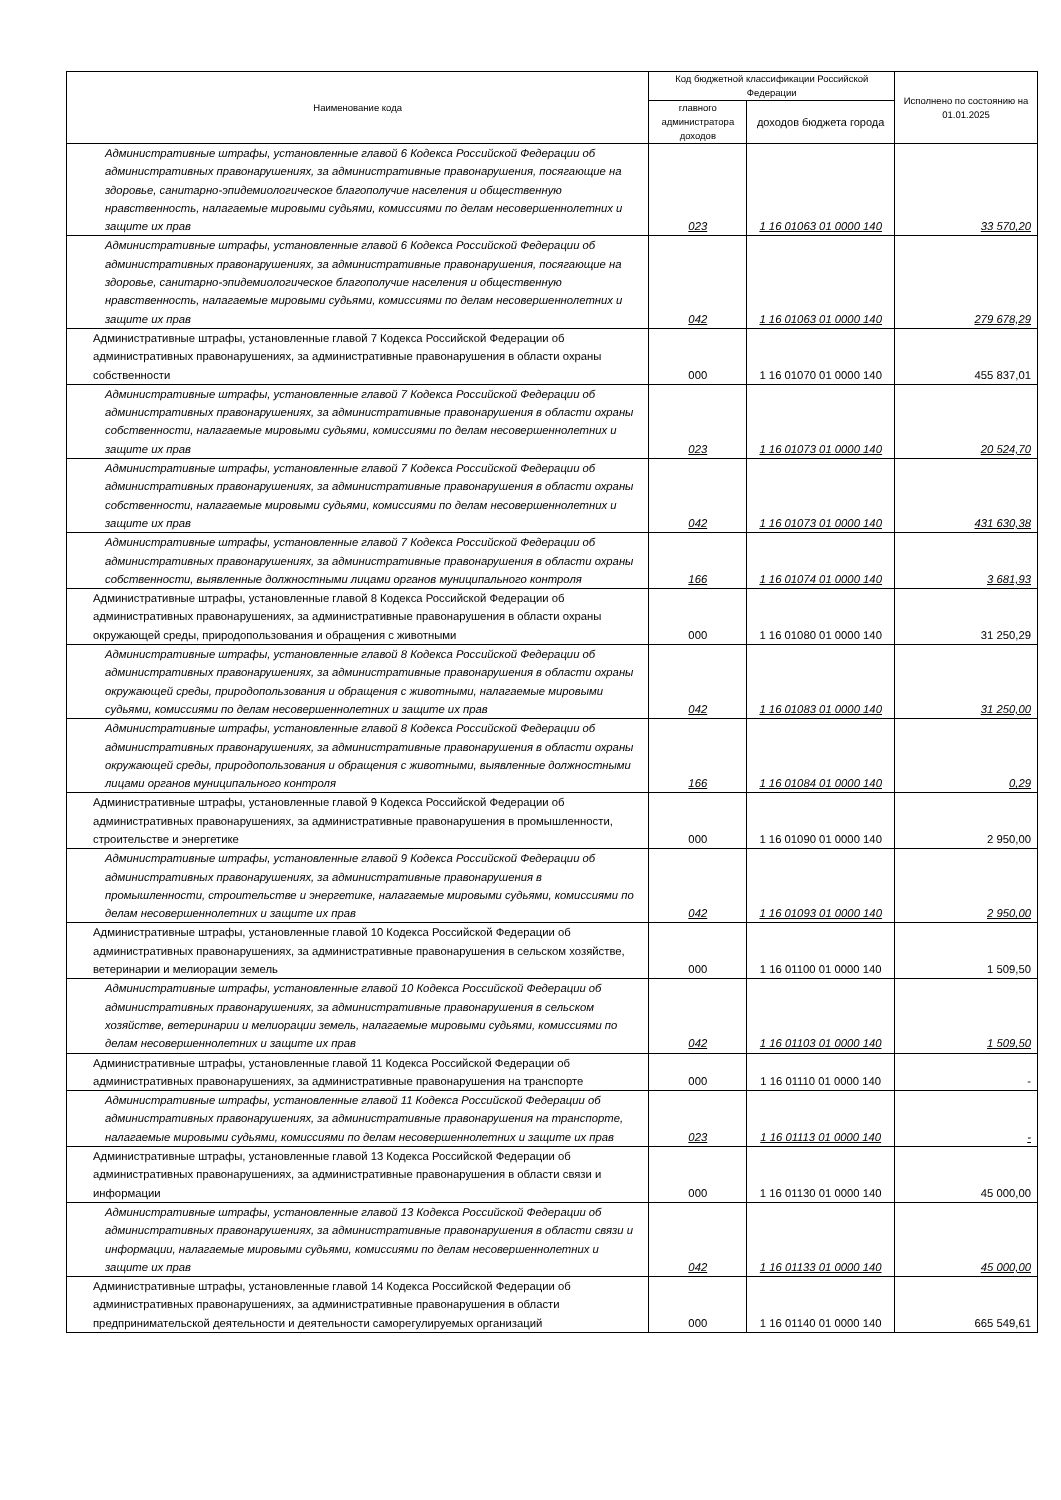| Наименование кода | Код бюджетной классификации Российской Федерации | | Исполнено по состоянию на 01.01.2025 |
| --- | --- | --- | --- |
| | главного администратора доходов | доходов бюджета города | |
| Административные штрафы, установленные главой 6 Кодекса Российской Федерации об административных правонарушениях, за административные правонарушения, посягающие на здоровье, санитарно-эпидемиологическое благополучие населения и общественную нравственность, налагаемые мировыми судьями, комиссиями по делам несовершеннолетних и защите их прав | 023 | 1 16 01063 01 0000 140 | 33 570,20 |
| Административные штрафы, установленные главой 6 Кодекса Российской Федерации об административных правонарушениях, за административные правонарушения, посягающие на здоровье, санитарно-эпидемиологическое благополучие населения и общественную нравственность, налагаемые мировыми судьями, комиссиями по делам несовершеннолетних и защите их прав | 042 | 1 16 01063 01 0000 140 | 279 678,29 |
| Административные штрафы, установленные главой 7 Кодекса Российской Федерации об административных правонарушениях, за административные правонарушения в области охраны собственности | 000 | 1 16 01070 01 0000 140 | 455 837,01 |
| Административные штрафы, установленные главой 7 Кодекса Российской Федерации об административных правонарушениях, за административные правонарушения в области охраны собственности, налагаемые мировыми судьями, комиссиями по делам несовершеннолетних и защите их прав | 023 | 1 16 01073 01 0000 140 | 20 524,70 |
| Административные штрафы, установленные главой 7 Кодекса Российской Федерации об административных правонарушениях, за административные правонарушения в области охраны собственности, налагаемые мировыми судьями, комиссиями по делам несовершеннолетних и защите их прав | 042 | 1 16 01073 01 0000 140 | 431 630,38 |
| Административные штрафы, установленные главой 7 Кодекса Российской Федерации об административных правонарушениях, за административные правонарушения в области охраны собственности, выявленные должностными лицами органов муниципального контроля | 166 | 1 16 01074 01 0000 140 | 3 681,93 |
| Административные штрафы, установленные главой 8 Кодекса Российской Федерации об административных правонарушениях, за административные правонарушения в области охраны окружающей среды, природопользования и обращения с животными | 000 | 1 16 01080 01 0000 140 | 31 250,29 |
| Административные штрафы, установленные главой 8 Кодекса Российской Федерации об административных правонарушениях, за административные правонарушения в области охраны окружающей среды, природопользования и обращения с животными, налагаемые мировыми судьями, комиссиями по делам несовершеннолетних и защите их прав | 042 | 1 16 01083 01 0000 140 | 31 250,00 |
| Административные штрафы, установленные главой 8 Кодекса Российской Федерации об административных правонарушениях, за административные правонарушения в области охраны окружающей среды, природопользования и обращения с животными, выявленные должностными лицами органов муниципального контроля | 166 | 1 16 01084 01 0000 140 | 0,29 |
| Административные штрафы, установленные главой 9 Кодекса Российской Федерации об административных правонарушениях, за административные правонарушения в промышленности, строительстве и энергетике | 000 | 1 16 01090 01 0000 140 | 2 950,00 |
| Административные штрафы, установленные главой 9 Кодекса Российской Федерации об административных правонарушениях, за административные правонарушения в промышленности, строительстве и энергетике, налагаемые мировыми судьями, комиссиями по делам несовершеннолетних и защите их прав | 042 | 1 16 01093 01 0000 140 | 2 950,00 |
| Административные штрафы, установленные главой 10 Кодекса Российской Федерации об административных правонарушениях, за административные правонарушения в сельском хозяйстве, ветеринарии и мелиорации земель | 000 | 1 16 01100 01 0000 140 | 1 509,50 |
| Административные штрафы, установленные главой 10 Кодекса Российской Федерации об административных правонарушениях, за административные правонарушения в сельском хозяйстве, ветеринарии и мелиорации земель, налагаемые мировыми судьями, комиссиями по делам несовершеннолетних и защите их прав | 042 | 1 16 01103 01 0000 140 | 1 509,50 |
| Административные штрафы, установленные главой 11 Кодекса Российской Федерации об административных правонарушениях, за административные правонарушения на транспорте | 000 | 1 16 01110 01 0000 140 | - |
| Административные штрафы, установленные главой 11 Кодекса Российской Федерации об административных правонарушениях, за административные правонарушения на транспорте, налагаемые мировыми судьями, комиссиями по делам несовершеннолетних и защите их прав | 023 | 1 16 01113 01 0000 140 | - |
| Административные штрафы, установленные главой 13 Кодекса Российской Федерации об административных правонарушениях, за административные правонарушения в области связи и информации | 000 | 1 16 01130 01 0000 140 | 45 000,00 |
| Административные штрафы, установленные главой 13 Кодекса Российской Федерации об административных правонарушениях, за административные правонарушения в области связи и информации, налагаемые мировыми судьями, комиссиями по делам несовершеннолетних и защите их прав | 042 | 1 16 01133 01 0000 140 | 45 000,00 |
| Административные штрафы, установленные главой 14 Кодекса Российской Федерации об административных правонарушениях, за административные правонарушения в области предпринимательской деятельности и деятельности саморегулируемых организаций | 000 | 1 16 01140 01 0000 140 | 665 549,61 |